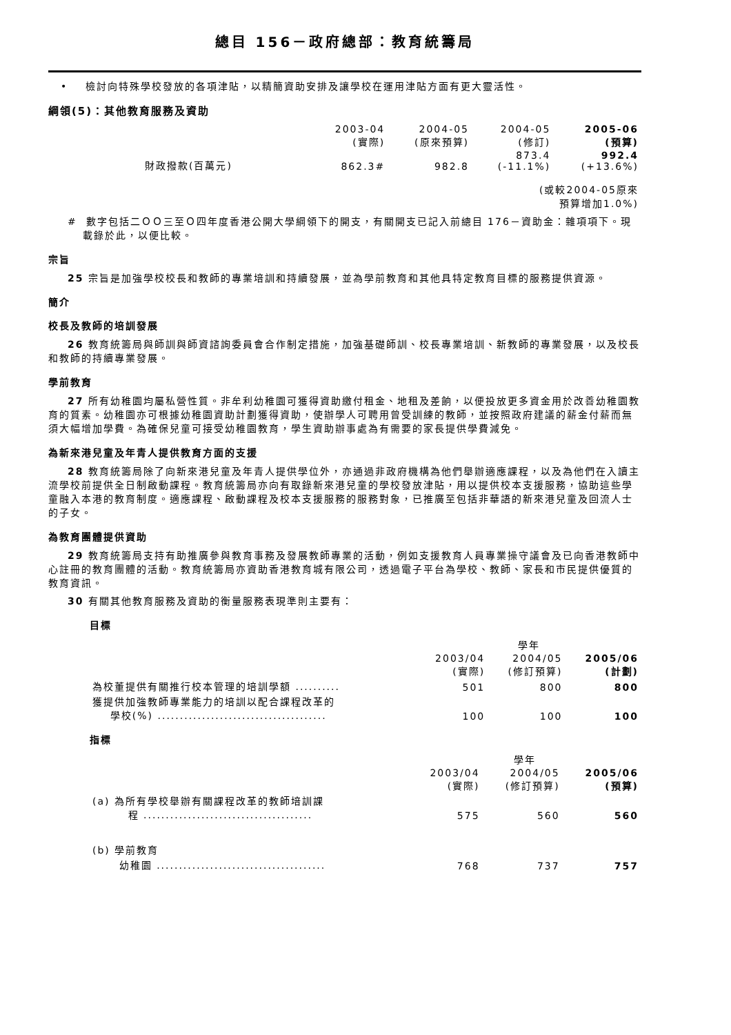總目 156－政府總部：教育統籌局
• 檢討向特殊學校發放的各項津貼，以精簡資助安排及讓學校在運用津貼方面有更大靈活性。
綱領(5)：其他教育服務及資助
| | 2003-04 (實際) | 2004-05 (原來預算) | 2004-05 (修訂) | 2005-06 (預算) |
| --- | --- | --- | --- | --- |
| 財政撥款(百萬元) | 862.3# | 982.8 | 873.4 (-11.1%) | 992.4 (+13.6%) |
| (或較2004-05原來 預算增加1.0%) | | | | |
# 數字包括二ＯＯ三至Ｏ四年度香港公開大學綱領下的開支，有關開支已記入前總目 176－資助金：雜項項下。現載錄於此，以便比較。
宗旨
25 宗旨是加強學校校長和教師的專業培訓和持續發展，並為學前教育和其他具特定教育目標的服務提供資源。
簡介
校長及教師的培訓發展
26 教育統籌局與師訓與師資諮詢委員會合作制定措施，加強基礎師訓、校長專業培訓、新教師的專業發展，以及校長和教師的持續專業發展。
學前教育
27 所有幼稚園均屬私營性質。非牟利幼稚園可獲得資助繳付租金、地租及差餉，以便投放更多資金用於改善幼稚園教育的質素。幼稚園亦可根據幼稚園資助計劃獲得資助，使辦學人可聘用曾受訓練的教師，並按照政府建議的薪金付薪而無須大幅增加學費。為確保兒童可接受幼稚園教育，學生資助辦事處為有需要的家長提供學費減免。
為新來港兒童及年青人提供教育方面的支援
28 教育統籌局除了向新來港兒童及年青人提供學位外，亦通過非政府機構為他們舉辦適應課程，以及為他們在入讀主流學校前提供全日制啟動課程。教育統籌局亦向有取錄新來港兒童的學校發放津貼，用以提供校本支援服務，協助這些學童融入本港的教育制度。適應課程、啟動課程及校本支援服務的服務對象，已推廣至包括非華語的新來港兒童及回流人士的子女。
為教育團體提供資助
29 教育統籌局支持有助推廣參與教育事務及發展教師專業的活動，例如支援教育人員專業操守議會及已向香港教師中心註冊的教育團體的活動。教育統籌局亦資助香港教育城有限公司，透過電子平台為學校、教師、家長和市民提供優質的教育資訊。
30 有關其他教育服務及資助的衡量服務表現準則主要有：
目標
| | 學年 | | |
| --- | --- | --- | --- |
| | 2003/04 (實際) | 2004/05 (修訂預算) | 2005/06 (計劃) |
| 為校董提供有關推行校本管理的培訓學額 .......... | 501 | 800 | 800 |
| 獲提供加強教師專業能力的培訓以配合課程改革的 學校(%) ...................................... | 100 | 100 | 100 |
指標
| | 學年 | | |
| --- | --- | --- | --- |
| | 2003/04 (實際) | 2004/05 (修訂預算) | 2005/06 (預算) |
| (a) 為所有學校舉辦有關課程改革的教師培訓課 程 ...................................... | 575 | 560 | 560 |
| (b) 學前教育 | | | |
| 幼稚園 ...................................... | 768 | 737 | 757 |